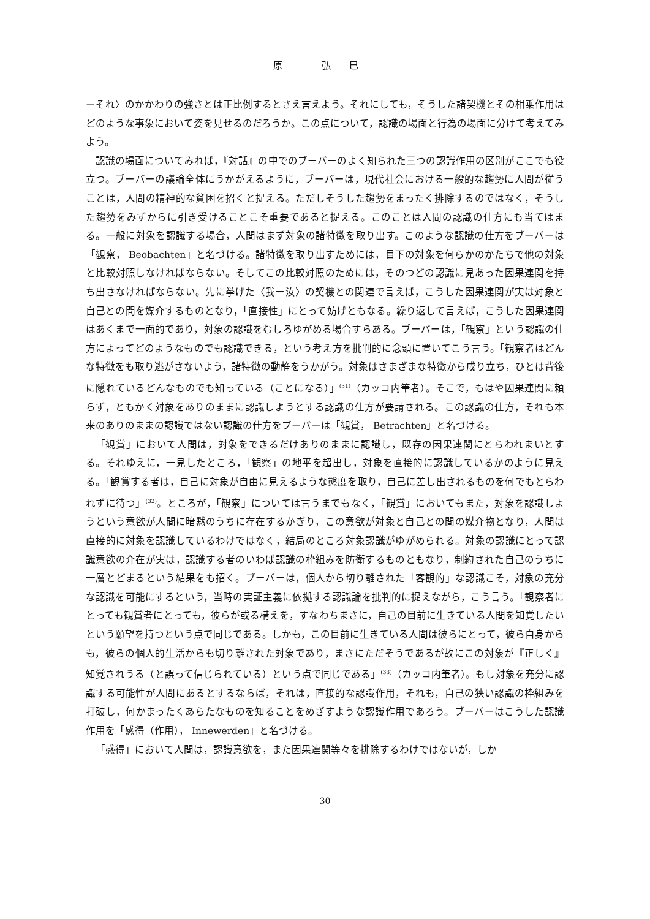原 弘巳
ーそれ〉のかかわりの強さとは正比例するとさえ言えよう。それにしても，そうした諸契機とその相乗作用はどのような事象において姿を見せるのだろうか。この点について，認識の場面と行為の場面に分けて考えてみよう。
認識の場面についてみれば，『対話』の中でのブーバーのよく知られた三つの認識作用の区別がここでも役立つ。ブーバーの議論全体にうかがえるように，ブーバーは，現代社会における一般的な趨勢に人間が従うことは，人間の精神的な貧困を招くと捉える。ただしそうした趨勢をまったく排除するのではなく，そうした趨勢をみずからに引き受けることこそ重要であると捉える。このことは人間の認識の仕方にも当てはまる。一般に対象を認識する場合，人間はまず対象の諸特徴を取り出す。このような認識の仕方をブーバーは「観察， Beobachten」と名づける。諸特徴を取り出すためには，目下の対象を何らかのかたちで他の対象と比較対照しなければならない。そしてこの比較対照のためには，そのつどの認識に見あった因果連関を持ち出さなければならない。先に挙げた〈我ー汝〉の契機との関連で言えば，こうした因果連関が実は対象と自己との間を媒介するものとなり，「直接性」にとって妨げともなる。繰り返して言えば，こうした因果連関はあくまで一面的であり，対象の認識をむしろゆがめる場合すらある。ブーバーは，「観察」という認識の仕方によってどのようなものでも認識できる，という考え方を批判的に念頭に置いてこう言う。「観察者はどんな特徴をも取り逃がさないよう，諸特徴の動静をうかがう。対象はさまざまな特徴から成り立ち，ひとは背後に隠れているどんなものでも知っている（ことになる）」<sup>(31)</sup>（カッコ内筆者）。そこで，もはや因果連関に頼らず，ともかく対象をありのままに認識しようとする認識の仕方が要請される。この認識の仕方，それも本来のありのままの認識ではない認識の仕方をブーバーは「観賞， Betrachten」と名づける。
「観賞」において人間は，対象をできるだけありのままに認識し，既存の因果連関にとらわれまいとする。それゆえに，一見したところ，「観察」の地平を超出し，対象を直接的に認識しているかのように見える。「観賞する者は，自己に対象が自由に見えるような態度を取り，自己に差し出されるものを何でもとらわれずに待つ」<sup>(32)</sup>。ところが，「観察」については言うまでもなく，「観賞」においてもまた，対象を認識しようという意欲が人間に暗黙のうちに存在するかぎり，この意欲が対象と自己との間の媒介物となり，人間は直接的に対象を認識しているわけではなく，結局のところ対象認識がゆがめられる。対象の認識にとって認識意欲の介在が実は，認識する者のいわば認識の枠組みを防衛するものともなり，制約された自己のうちに一層とどまるという結果をも招く。ブーバーは，個人から切り離された「客観的」な認識こそ，対象の充分な認識を可能にするという，当時の実証主義に依拠する認識論を批判的に捉えながら，こう言う。「観察者にとっても観賞者にとっても，彼らが或る構えを，すなわちまさに，自己の目前に生きている人間を知覚したいという願望を持つという点で同じである。しかも，この目前に生きている人間は彼らにとって，彼ら自身からも，彼らの個人的生活からも切り離された対象であり，まさにただそうであるが故にこの対象が『正しく』知覚されうる（と誤って信じられている）という点で同じである」<sup>(33)</sup>（カッコ内筆者）。もし対象を充分に認識する可能性が人間にあるとするならば，それは，直接的な認識作用，それも，自己の狭い認識の枠組みを打破し，何かまったくあらたなものを知ることをめざすような認識作用であろう。ブーバーはこうした認識作用を「感得（作用）， Innewerden」と名づける。
「感得」において人間は，認識意欲を，また因果連関等々を排除するわけではないが，しか
30